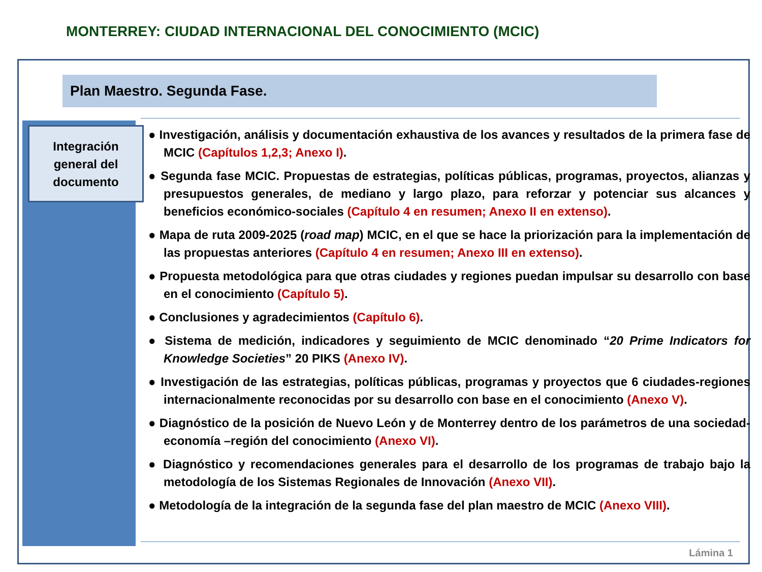MONTERREY: CIUDAD INTERNACIONAL DEL CONOCIMIENTO (MCIC)
Plan Maestro. Segunda Fase.
Integración
general del
documento
● Investigación, análisis y documentación exhaustiva de los avances y resultados de la primera fase de MCIC (Capítulos 1,2,3; Anexo I).
● Segunda fase MCIC. Propuestas de estrategias, políticas públicas, programas, proyectos, alianzas y presupuestos generales, de mediano y largo plazo, para reforzar y potenciar sus alcances y beneficios económico-sociales (Capítulo 4 en resumen; Anexo II en extenso).
● Mapa de ruta 2009-2025 (road map) MCIC, en el que se hace la priorización para la implementación de las propuestas anteriores (Capítulo 4 en resumen; Anexo III en extenso).
● Propuesta metodológica para que otras ciudades y regiones puedan impulsar su desarrollo con base en el conocimiento (Capítulo 5).
● Conclusiones y agradecimientos (Capítulo 6).
● Sistema de medición, indicadores y seguimiento de MCIC denominado “20 Prime Indicators for Knowledge Societies” 20 PIKS (Anexo IV).
● Investigación de las estrategias, políticas públicas, programas y proyectos que 6 ciudades-regiones internacionalmente reconocidas por su desarrollo con base en el conocimiento (Anexo V).
● Diagnóstico de la posición de Nuevo León y de Monterrey dentro de los parámetros de una sociedad-economía –región del conocimiento (Anexo VI).
● Diagnóstico y recomendaciones generales para el desarrollo de los programas de trabajo bajo la metodología de los Sistemas Regionales de Innovación (Anexo VII).
● Metodología de la integración de la segunda fase del plan maestro de MCIC (Anexo VIII).
Lámina 1